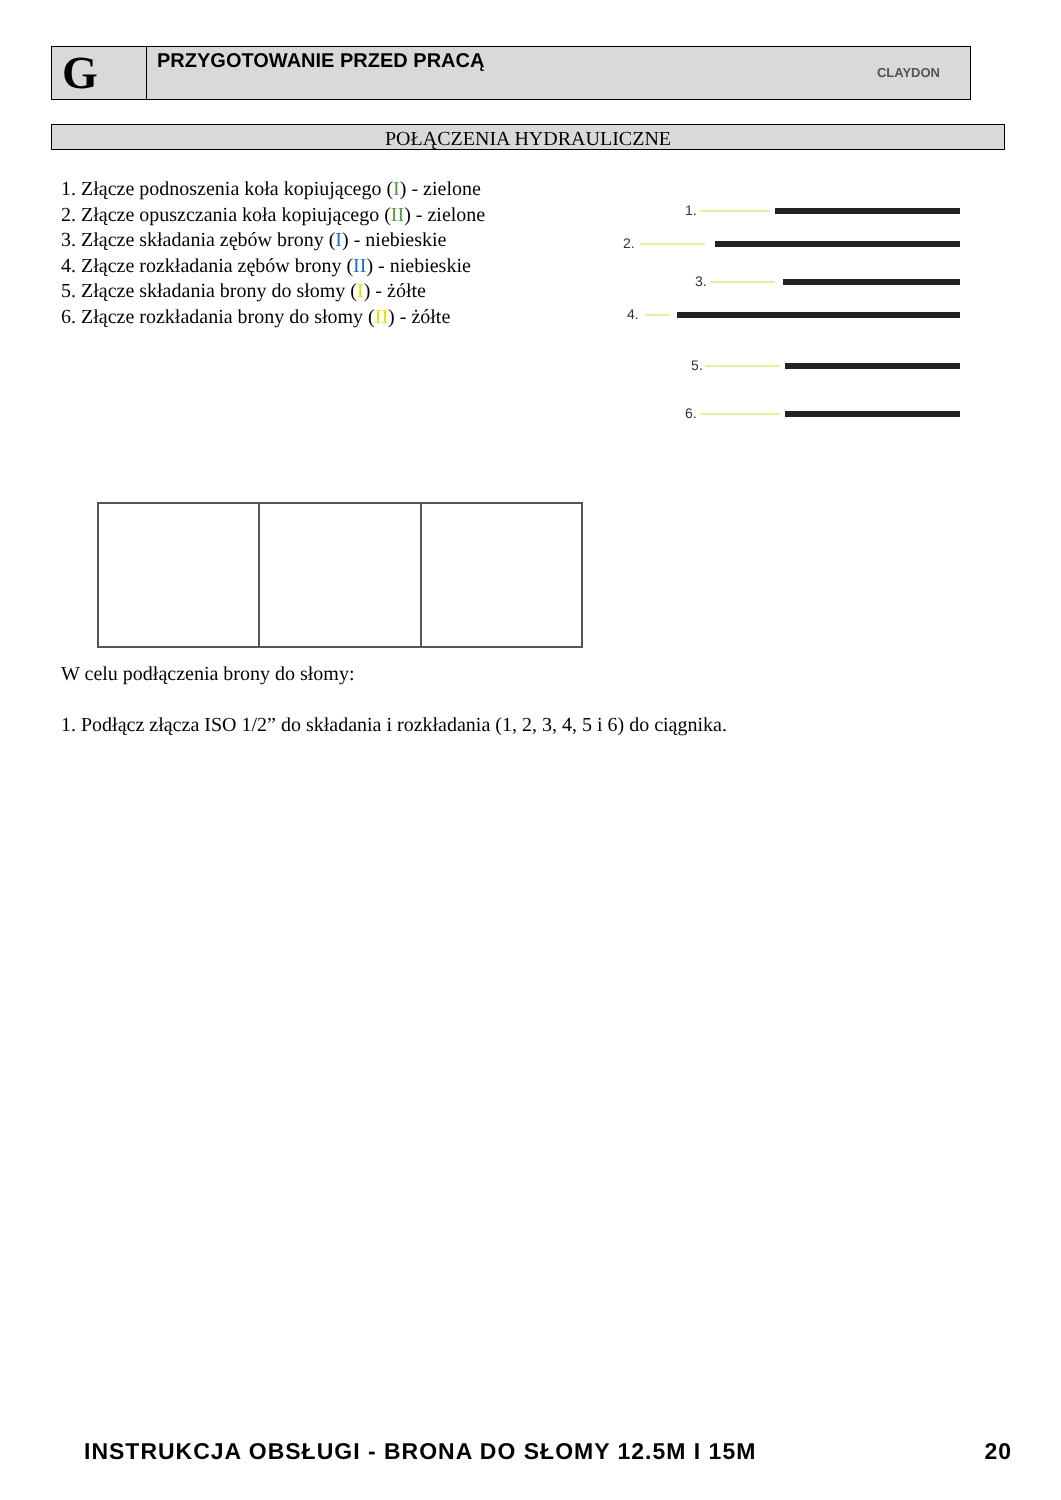G
PRZYGOTOWANIE PRZED PRACĄ
CLAYDON
POŁĄCZENIA HYDRAULICZNE
1. Złącze podnoszenia koła kopiującego (I) - zielone
2. Złącze opuszczania koła kopiującego (II) - zielone
3. Złącze składania zębów brony (I) - niebieskie
4. Złącze rozkładania zębów brony (II) - niebieskie
5. Złącze składania brony do słomy (I) - żółte
6. Złącze rozkładania brony do słomy (II) - żółte
1.
2.
3.
4.
5.
6.
W celu podłączenia brony do słomy:
1. Podłącz złącza ISO 1/2” do składania i rozkładania (1, 2, 3, 4, 5 i 6) do ciągnika.
INSTRUKCJA OBSŁUGI - BRONA DO SŁOMY 12.5M I 15M 20